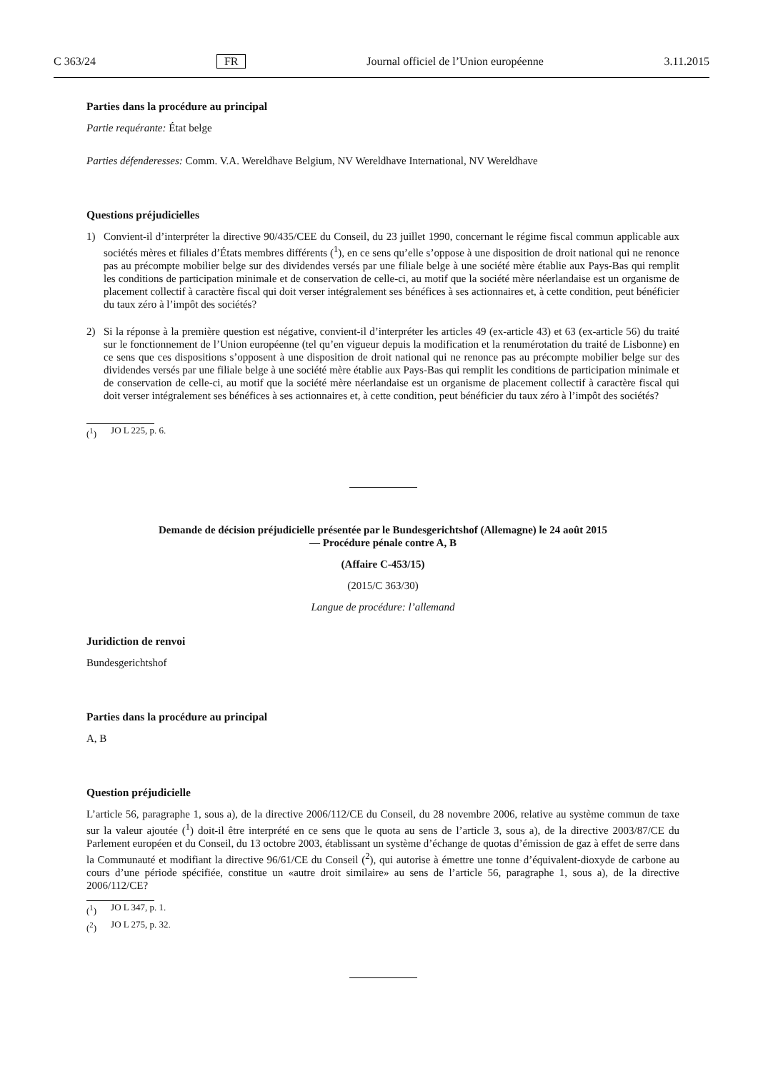C 363/24 FR Journal officiel de l’Union européenne 3.11.2015
Parties dans la procédure au principal
Partie requérante: État belge
Parties défenderesses: Comm. V.A. Wereldhave Belgium, NV Wereldhave International, NV Wereldhave
Questions préjudicielles
1) Convient-il d’interpréter la directive 90/435/CEE du Conseil, du 23 juillet 1990, concernant le régime fiscal commun applicable aux sociétés mères et filiales d’États membres différents (<sup>1</sup>), en ce sens qu’elle s’oppose à une disposition de droit national qui ne renonce pas au précompte mobilier belge sur des dividendes versés par une filiale belge à une société mère établie aux Pays-Bas qui remplit les conditions de participation minimale et de conservation de celle-ci, au motif que la société mère néerlandaise est un organisme de placement collectif à caractère fiscal qui doit verser intégralement ses bénéfices à ses actionnaires et, à cette condition, peut bénéficier du taux zéro à l’impôt des sociétés?
2) Si la réponse à la première question est négative, convient-il d’interpréter les articles 49 (ex-article 43) et 63 (ex-article 56) du traité sur le fonctionnement de l’Union européenne (tel qu’en vigueur depuis la modification et la renumérotation du traité de Lisbonne) en ce sens que ces dispositions s’opposent à une disposition de droit national qui ne renonce pas au précompte mobilier belge sur des dividendes versés par une filiale belge à une société mère établie aux Pays-Bas qui remplit les conditions de participation minimale et de conservation de celle-ci, au motif que la société mère néerlandaise est un organisme de placement collectif à caractère fiscal qui doit verser intégralement ses bénéfices à ses actionnaires et, à cette condition, peut bénéficier du taux zéro à l’impôt des sociétés?
(<sup>1</sup>) JO L 225, p. 6.
Demande de décision préjudicielle présentée par le Bundesgerichtshof (Allemagne) le 24 août 2015
— Procédure pénale contre A, B
(Affaire C-453/15)
(2015/C 363/30)
Langue de procédure: l’allemand
Juridiction de renvoi
Bundesgerichtshof
Parties dans la procédure au principal
A, B
Question préjudicielle
L’article 56, paragraphe 1, sous a), de la directive 2006/112/CE du Conseil, du 28 novembre 2006, relative au système commun de taxe sur la valeur ajoutée (<sup>1</sup>) doit-il être interprété en ce sens que le quota au sens de l’article 3, sous a), de la directive 2003/87/CE du Parlement européen et du Conseil, du 13 octobre 2003, établissant un système d’échange de quotas d’émission de gaz à effet de serre dans la Communauté et modifiant la directive 96/61/CE du Conseil (<sup>2</sup>), qui autorise à émettre une tonne d’équivalent-dioxyde de carbone au cours d’une période spécifiée, constitue un «autre droit similaire» au sens de l’article 56, paragraphe 1, sous a), de la directive 2006/112/CE?
(<sup>1</sup>) JO L 347, p. 1.
(<sup>2</sup>) JO L 275, p. 32.